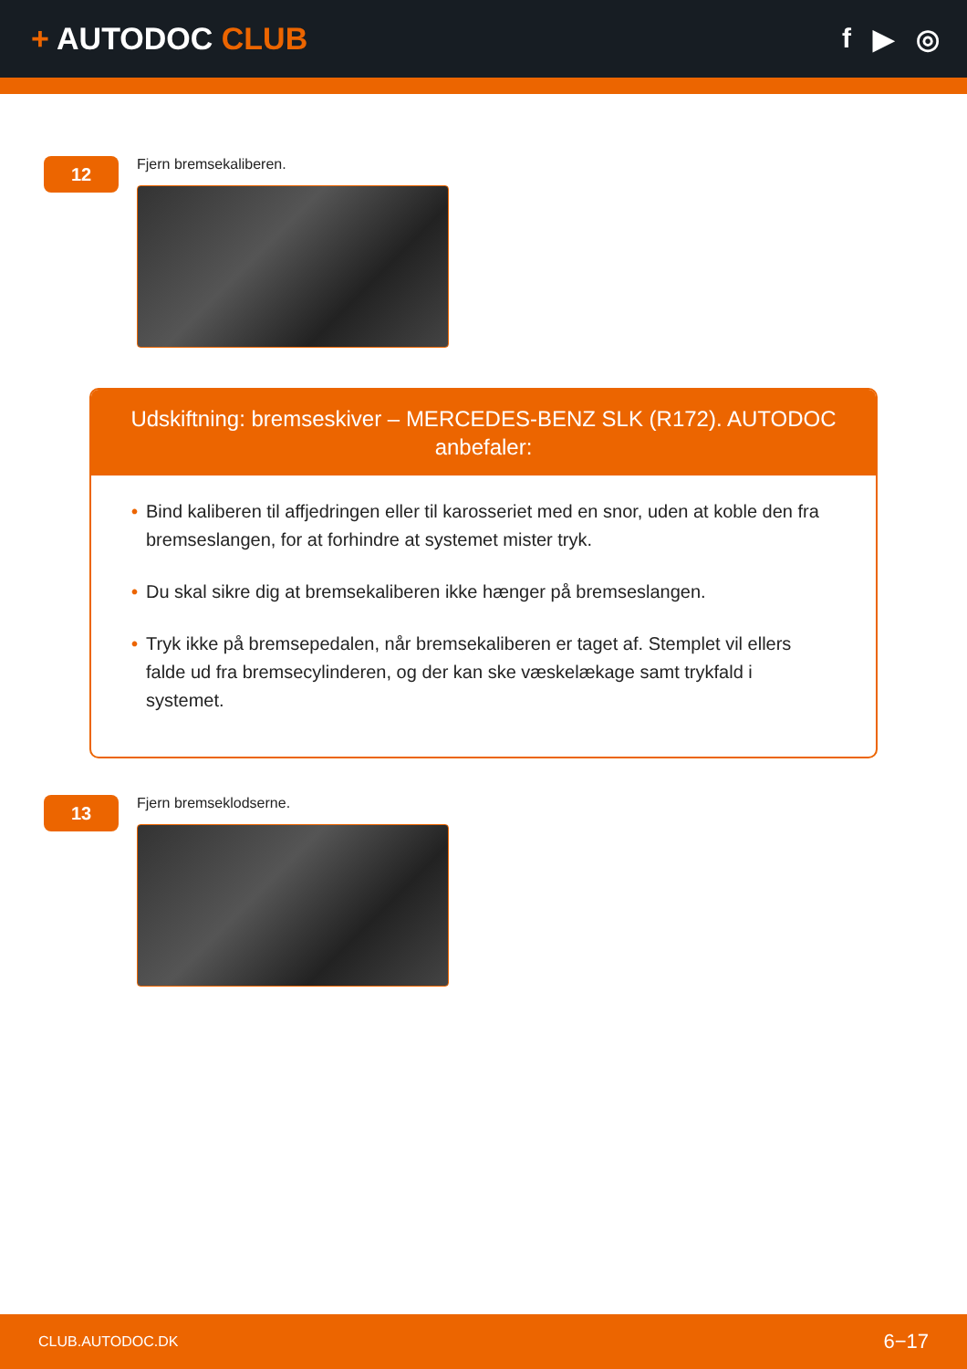+ AUTODOC CLUB f ▶ ◎
12
Fjern bremsekaliberen.
Udskiftning: bremseskiver – MERCEDES-BENZ SLK (R172). AUTODOC anbefaler:
• Bind kaliberen til affjedringen eller til karosseriet med en snor, uden at koble den fra bremseslangen, for at forhindre at systemet mister tryk.
• Du skal sikre dig at bremsekaliberen ikke hænger på bremseslangen.
• Tryk ikke på bremsepedalen, når bremsekaliberen er taget af. Stemplet vil ellers falde ud fra bremsecylinderen, og der kan ske væskelækage samt trykfald i systemet.
13
Fjern bremseklodserne.
CLUB.AUTODOC.DK 6−17